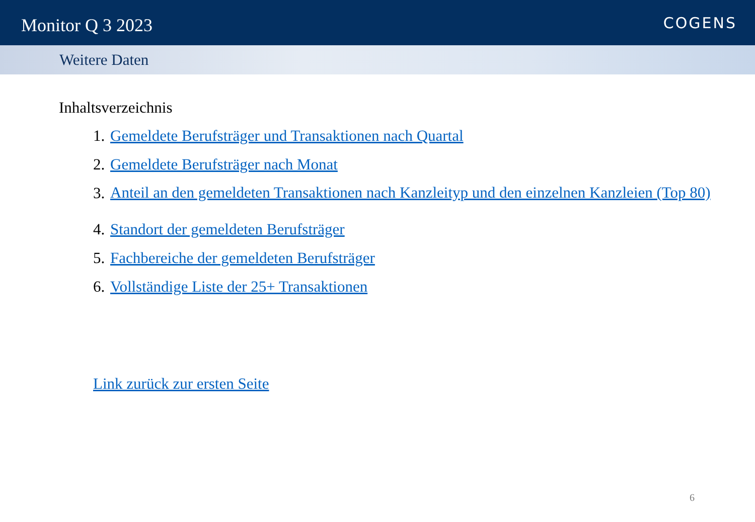Monitor Q 3 2023
COGENS
Weitere Daten
Inhaltsverzeichnis
1. Gemeldete Berufsträger und Transaktionen nach Quartal
2. Gemeldete Berufsträger nach Monat
3. Anteil an den gemeldeten Transaktionen nach Kanzleityp und den einzelnen Kanzleien (Top 80)
4. Standort der gemeldeten Berufsträger
5. Fachbereiche der gemeldeten Berufsträger
6. Vollständige Liste der 25+ Transaktionen
Link zurück zur ersten Seite
6